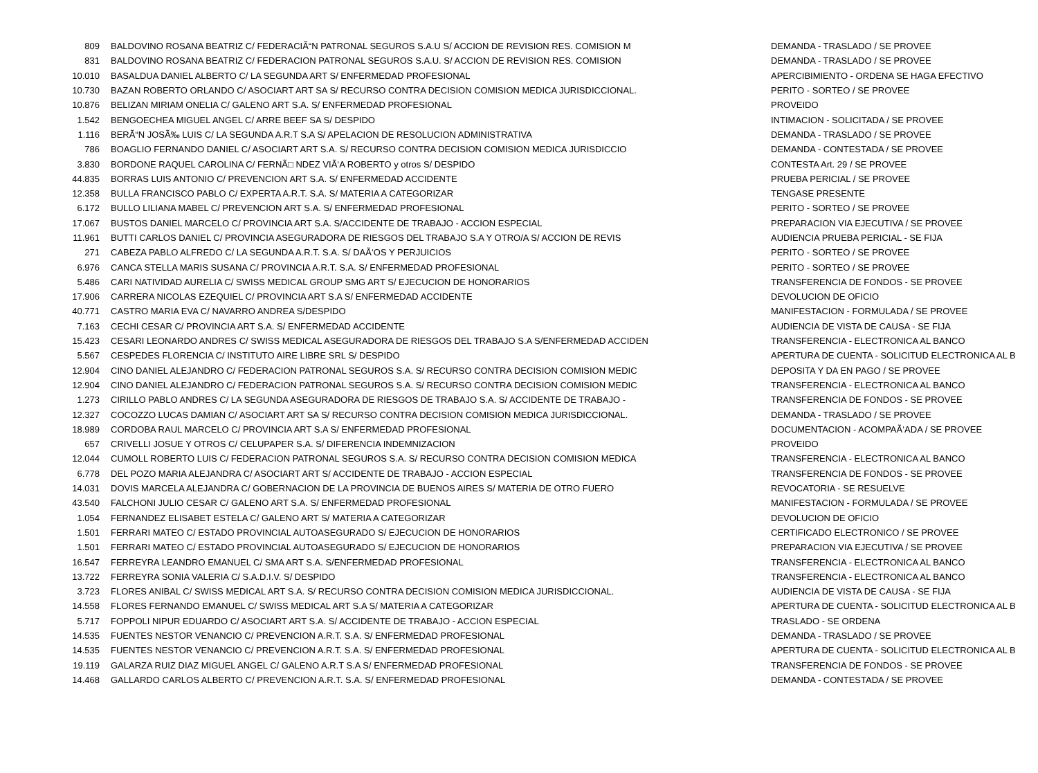| 809 | BALDOVINO ROSANA BEATRIZ C/ FEDERACIÃ“N PATRONAL SEGUROS S.A.U S/ ACCION DE REVISION RES. COMISION M | DEMANDA - TRASLADO / SE PROVEE |
| 831 | BALDOVINO ROSANA BEATRIZ C/ FEDERACION PATRONAL SEGUROS S.A.U. S/ ACCION DE REVISION RES. COMISION | DEMANDA - TRASLADO / SE PROVEE |
| 10.010 | BASALDUA DANIEL ALBERTO C/ LA SEGUNDA ART S/ ENFERMEDAD PROFESIONAL | APERCIBIMIENTO - ORDENA SE HAGA EFECTIVO |
| 10.730 | BAZAN ROBERTO ORLANDO C/ ASOCIART ART SA S/ RECURSO CONTRA DECISION COMISION MEDICA JURISDICCIONAL. | PERITO - SORTEO / SE PROVEE |
| 10.876 | BELIZAN MIRIAM ONELIA C/ GALENO ART S.A. S/ ENFERMEDAD PROFESIONAL | PROVEIDO |
| 1.542 | BENGOECHEA MIGUEL ANGEL C/ ARRE BEEF SA S/ DESPIDO | INTIMACION - SOLICITADA / SE PROVEE |
| 1.116 | BERÃ“N JOSÃ‰ LUIS C/ LA SEGUNDA A.R.T S.A S/ APELACION DE RESOLUCION ADMINISTRATIVA | DEMANDA - TRASLADO / SE PROVEE |
| 786 | BOAGLIO FERNANDO DANIEL C/ ASOCIART ART S.A. S/ RECURSO CONTRA DECISION COMISION MEDICA JURISDICCIO | DEMANDA - CONTESTADA / SE PROVEE |
| 3.830 | BORDONE RAQUEL CAROLINA C/ FERNÃ□ NDEZ VIÃ‘A ROBERTO y otros S/ DESPIDO | CONTESTA Art. 29 / SE PROVEE |
| 44.835 | BORRAS LUIS ANTONIO C/ PREVENCION ART S.A. S/ ENFERMEDAD ACCIDENTE | PRUEBA PERICIAL / SE PROVEE |
| 12.358 | BULLA FRANCISCO PABLO C/ EXPERTA A.R.T. S.A. S/ MATERIA A CATEGORIZAR | TENGASE PRESENTE |
| 6.172 | BULLO LILIANA MABEL C/ PREVENCION ART S.A. S/ ENFERMEDAD PROFESIONAL | PERITO - SORTEO / SE PROVEE |
| 17.067 | BUSTOS DANIEL MARCELO C/ PROVINCIA ART S.A. S/ACCIDENTE DE TRABAJO - ACCION ESPECIAL | PREPARACION VIA EJECUTIVA / SE PROVEE |
| 11.961 | BUTTI CARLOS DANIEL C/ PROVINCIA ASEGURADORA DE RIESGOS DEL TRABAJO S.A Y OTRO/A S/ ACCION DE REVIS | AUDIENCIA PRUEBA PERICIAL - SE FIJA |
| 271 | CABEZA PABLO ALFREDO C/ LA SEGUNDA A.R.T. S.A. S/ DAÃ‘OS Y PERJUICIOS | PERITO - SORTEO / SE PROVEE |
| 6.976 | CANCA STELLA MARIS SUSANA C/ PROVINCIA A.R.T. S.A. S/ ENFERMEDAD PROFESIONAL | PERITO - SORTEO / SE PROVEE |
| 5.486 | CARI NATIVIDAD AURELIA C/ SWISS MEDICAL GROUP SMG ART S/ EJECUCION DE HONORARIOS | TRANSFERENCIA DE FONDOS - SE PROVEE |
| 17.906 | CARRERA NICOLAS EZEQUIEL C/ PROVINCIA ART S.A S/ ENFERMEDAD ACCIDENTE | DEVOLUCION DE OFICIO |
| 40.771 | CASTRO MARIA EVA C/ NAVARRO ANDREA S/DESPIDO | MANIFESTACION - FORMULADA / SE PROVEE |
| 7.163 | CECHI CESAR C/ PROVINCIA ART S.A. S/ ENFERMEDAD ACCIDENTE | AUDIENCIA DE VISTA DE CAUSA - SE FIJA |
| 15.423 | CESARI LEONARDO ANDRES C/ SWISS MEDICAL ASEGURADORA DE RIESGOS DEL TRABAJO S.A S/ENFERMEDAD ACCIDEN | TRANSFERENCIA - ELECTRONICA AL BANCO |
| 5.567 | CESPEDES FLORENCIA C/ INSTITUTO AIRE LIBRE SRL S/ DESPIDO | APERTURA DE CUENTA - SOLICITUD ELECTRONICA AL B |
| 12.904 | CINO DANIEL ALEJANDRO C/ FEDERACION PATRONAL SEGUROS S.A. S/ RECURSO CONTRA DECISION COMISION MEDIC | DEPOSITA Y DA EN PAGO / SE PROVEE |
| 12.904 | CINO DANIEL ALEJANDRO C/ FEDERACION PATRONAL SEGUROS S.A. S/ RECURSO CONTRA DECISION COMISION MEDIC | TRANSFERENCIA - ELECTRONICA AL BANCO |
| 1.273 | CIRILLO PABLO ANDRES C/ LA SEGUNDA ASEGURADORA DE RIESGOS DE TRABAJO S.A. S/ ACCIDENTE DE TRABAJO - | TRANSFERENCIA DE FONDOS - SE PROVEE |
| 12.327 | COCOZZO LUCAS DAMIAN C/ ASOCIART ART SA S/ RECURSO CONTRA DECISION COMISION MEDICA JURISDICCIONAL. | DEMANDA - TRASLADO / SE PROVEE |
| 18.989 | CORDOBA RAUL MARCELO C/ PROVINCIA ART S.A S/ ENFERMEDAD PROFESIONAL | DOCUMENTACION - ACOMPAÃ‘ADA / SE PROVEE |
| 657 | CRIVELLI JOSUE Y OTROS C/ CELUPAPER S.A. S/ DIFERENCIA INDEMNIZACION | PROVEIDO |
| 12.044 | CUMOLL ROBERTO LUIS C/ FEDERACION PATRONAL SEGUROS S.A. S/ RECURSO CONTRA DECISION COMISION MEDICA | TRANSFERENCIA - ELECTRONICA AL BANCO |
| 6.778 | DEL POZO MARIA ALEJANDRA C/ ASOCIART ART S/ ACCIDENTE DE TRABAJO - ACCION ESPECIAL | TRANSFERENCIA DE FONDOS - SE PROVEE |
| 14.031 | DOVIS MARCELA ALEJANDRA C/ GOBERNACION DE LA PROVINCIA DE BUENOS AIRES S/ MATERIA DE OTRO FUERO | REVOCATORIA - SE RESUELVE |
| 43.540 | FALCHONI JULIO CESAR C/ GALENO ART S.A. S/ ENFERMEDAD PROFESIONAL | MANIFESTACION - FORMULADA / SE PROVEE |
| 1.054 | FERNANDEZ ELISABET ESTELA C/ GALENO ART S/ MATERIA A CATEGORIZAR | DEVOLUCION DE OFICIO |
| 1.501 | FERRARI MATEO C/ ESTADO PROVINCIAL AUTOASEGURADO S/ EJECUCION DE HONORARIOS | CERTIFICADO ELECTRONICO / SE PROVEE |
| 1.501 | FERRARI MATEO C/ ESTADO PROVINCIAL AUTOASEGURADO S/ EJECUCION DE HONORARIOS | PREPARACION VIA EJECUTIVA / SE PROVEE |
| 16.547 | FERREYRA LEANDRO EMANUEL C/ SMA ART S.A. S/ENFERMEDAD PROFESIONAL | TRANSFERENCIA - ELECTRONICA AL BANCO |
| 13.722 | FERREYRA SONIA VALERIA C/ S.A.D.I.V. S/ DESPIDO | TRANSFERENCIA - ELECTRONICA AL BANCO |
| 3.723 | FLORES ANIBAL C/ SWISS MEDICAL ART S.A. S/ RECURSO CONTRA DECISION COMISION MEDICA JURISDICCIONAL. | AUDIENCIA DE VISTA DE CAUSA - SE FIJA |
| 14.558 | FLORES FERNANDO EMANUEL C/ SWISS MEDICAL ART S.A S/ MATERIA A CATEGORIZAR | APERTURA DE CUENTA - SOLICITUD ELECTRONICA AL B |
| 5.717 | FOPPOLI NIPUR EDUARDO C/ ASOCIART ART S.A. S/ ACCIDENTE DE TRABAJO - ACCION ESPECIAL | TRASLADO - SE ORDENA |
| 14.535 | FUENTES NESTOR VENANCIO C/ PREVENCION A.R.T. S.A. S/ ENFERMEDAD PROFESIONAL | DEMANDA - TRASLADO / SE PROVEE |
| 14.535 | FUENTES NESTOR VENANCIO C/ PREVENCION A.R.T. S.A. S/ ENFERMEDAD PROFESIONAL | APERTURA DE CUENTA - SOLICITUD ELECTRONICA AL B |
| 19.119 | GALARZA RUIZ DIAZ MIGUEL ANGEL C/ GALENO A.R.T S.A S/ ENFERMEDAD PROFESIONAL | TRANSFERENCIA DE FONDOS - SE PROVEE |
| 14.468 | GALLARDO CARLOS ALBERTO C/ PREVENCION A.R.T. S.A. S/ ENFERMEDAD PROFESIONAL | DEMANDA - CONTESTADA / SE PROVEE |